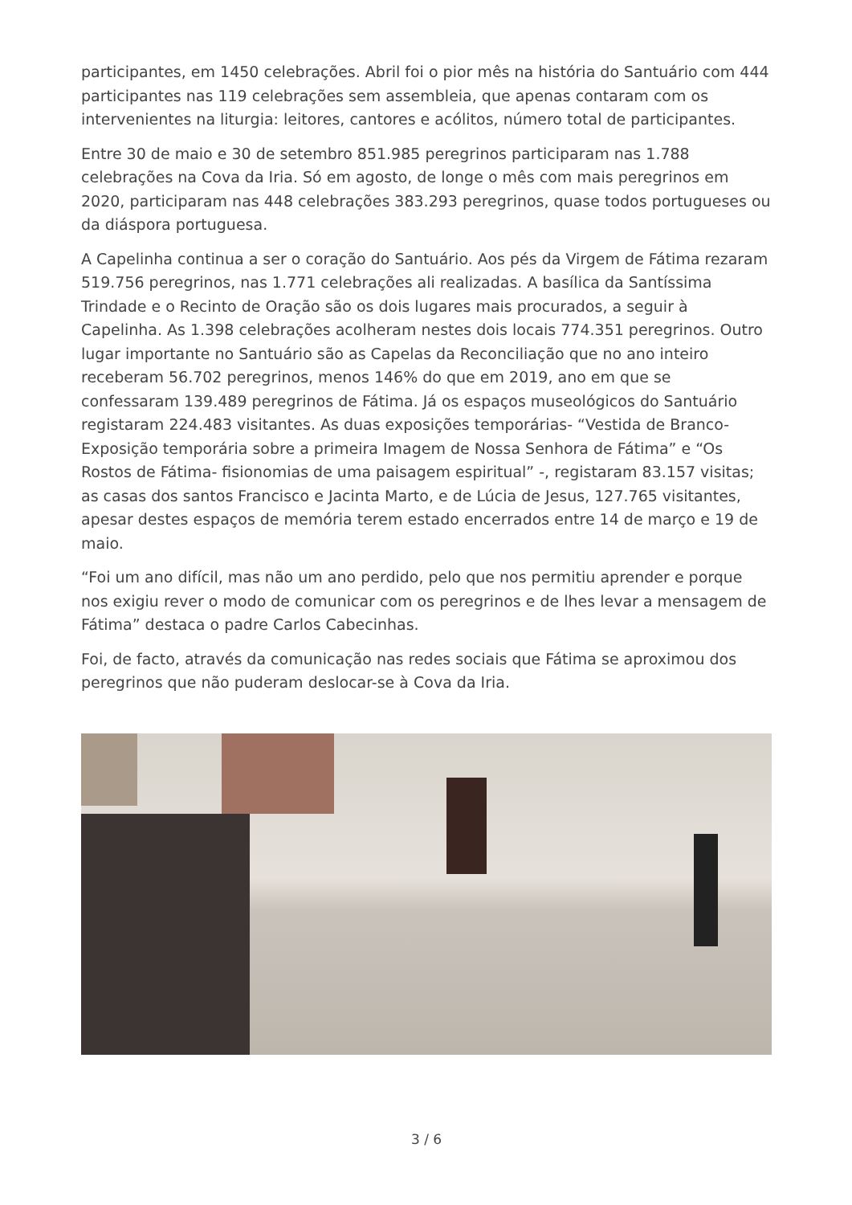participantes, em 1450 celebrações. Abril foi o pior mês na história do Santuário com 444 participantes nas 119 celebrações sem assembleia, que apenas contaram com os intervenientes na liturgia: leitores, cantores e acólitos, número total de participantes.
Entre 30 de maio e 30 de setembro 851.985 peregrinos participaram nas 1.788 celebrações na Cova da Iria. Só em agosto, de longe o mês com mais peregrinos em 2020, participaram nas 448 celebrações 383.293 peregrinos, quase todos portugueses ou da diáspora portuguesa.
A Capelinha continua a ser o coração do Santuário. Aos pés da Virgem de Fátima rezaram 519.756 peregrinos, nas 1.771 celebrações ali realizadas. A basílica da Santíssima Trindade e o Recinto de Oração são os dois lugares mais procurados, a seguir à Capelinha. As 1.398 celebrações acolheram nestes dois locais 774.351 peregrinos. Outro lugar importante no Santuário são as Capelas da Reconciliação que no ano inteiro receberam 56.702 peregrinos, menos 146% do que em 2019, ano em que se confessaram 139.489 peregrinos de Fátima. Já os espaços museológicos do Santuário registaram 224.483 visitantes. As duas exposições temporárias- “Vestida de Branco- Exposição temporária sobre a primeira Imagem de Nossa Senhora de Fátima” e “Os Rostos de Fátima- fisionomias de uma paisagem espiritual” -, registaram 83.157 visitas; as casas dos santos Francisco e Jacinta Marto, e de Lúcia de Jesus, 127.765 visitantes, apesar destes espaços de memória terem estado encerrados entre 14 de março e 19 de maio.
“Foi um ano difícil, mas não um ano perdido, pelo que nos permitiu aprender e porque nos exigiu rever o modo de comunicar com os peregrinos e de lhes levar a mensagem de Fátima” destaca o padre Carlos Cabecinhas.
Foi, de facto, através da comunicação nas redes sociais que Fátima se aproximou dos peregrinos que não puderam deslocar-se à Cova da Iria.
3 / 6